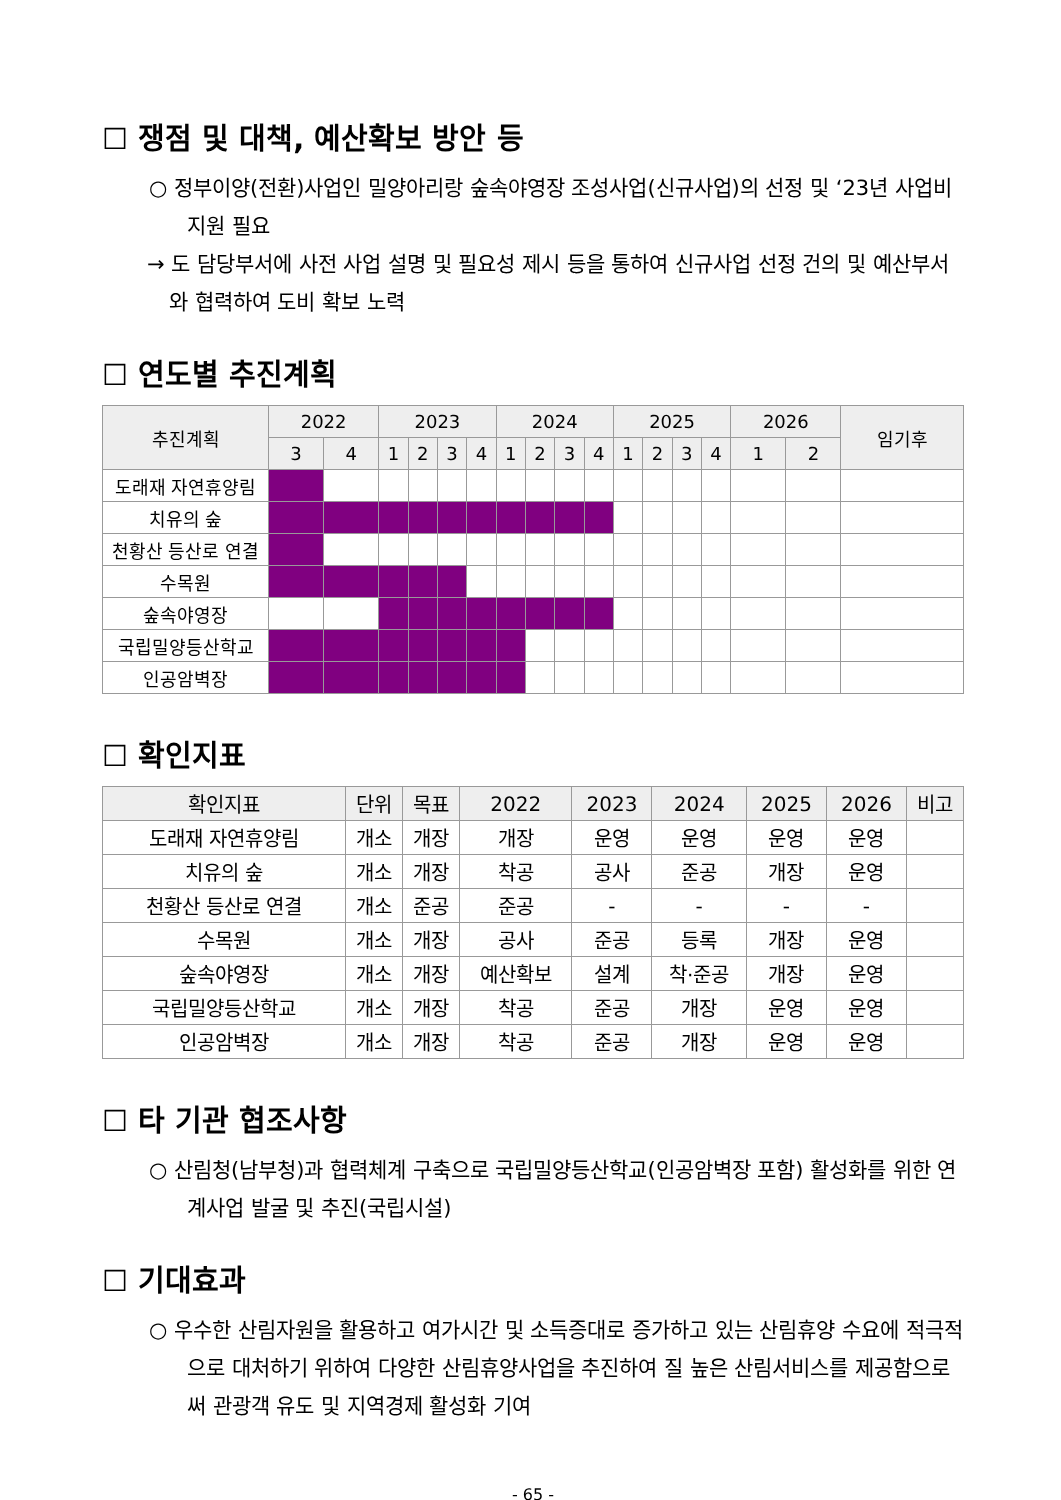☐ 쟁점 및 대책, 예산확보 방안 등
○ 정부이양(전환)사업인 밀양아리랑 숲속야영장 조성사업(신규사업)의 선정 및 ‘23년 사업비 지원 필요
→ 도 담당부서에 사전 사업 설명 및 필요성 제시 등을 통하여 신규사업 선정 건의 및 예산부서와 협력하여 도비 확보 노력
☐ 연도별 추진계획
| 추진계획 | 2022 | | 2023 | | | | 2024 | | | | 2025 | | | | 2026 | | 임기후 |
| --- | --- | --- | --- | --- | --- | --- | --- | --- | --- | --- | --- | --- | --- | --- | --- | --- | --- |
| | 3 | 4 | 1 | 2 | 3 | 4 | 1 | 2 | 3 | 4 | 1 | 2 | 3 | 4 | 1 | 2 | |
| 도래재 자연휴양림 | | | | | | | | | | | | | | | | | |
| 치유의 숲 | | | | | | | | | | | | | | | | | |
| 천황산 등산로 연결 | | | | | | | | | | | | | | | | | |
| 수목원 | | | | | | | | | | | | | | | | | |
| 숲속야영장 | | | | | | | | | | | | | | | | | |
| 국립밀양등산학교 | | | | | | | | | | | | | | | | | |
| 인공암벽장 | | | | | | | | | | | | | | | | | |
☐ 확인지표
| 확인지표 | 단위 | 목표 | 2022 | 2023 | 2024 | 2025 | 2026 | 비고 |
| --- | --- | --- | --- | --- | --- | --- | --- | --- |
| 도래재 자연휴양림 | 개소 | 개장 | 개장 | 운영 | 운영 | 운영 | 운영 | |
| 치유의 숲 | 개소 | 개장 | 착공 | 공사 | 준공 | 개장 | 운영 | |
| 천황산 등산로 연결 | 개소 | 준공 | 준공 | - | - | - | - | |
| 수목원 | 개소 | 개장 | 공사 | 준공 | 등록 | 개장 | 운영 | |
| 숲속야영장 | 개소 | 개장 | 예산확보 | 설계 | 착·준공 | 개장 | 운영 | |
| 국립밀양등산학교 | 개소 | 개장 | 착공 | 준공 | 개장 | 운영 | 운영 | |
| 인공암벽장 | 개소 | 개장 | 착공 | 준공 | 개장 | 운영 | 운영 | |
☐ 타 기관 협조사항
○ 산림청(남부청)과 협력체계 구축으로 국립밀양등산학교(인공암벽장 포함) 활성화를 위한 연계사업 발굴 및 추진(국립시설)
☐ 기대효과
○ 우수한 산림자원을 활용하고 여가시간 및 소득증대로 증가하고 있는 산림휴양 수요에 적극적으로 대처하기 위하여 다양한 산림휴양사업을 추진하여 질 높은 산림서비스를 제공함으로써 관광객 유도 및 지역경제 활성화 기여
- 65 -